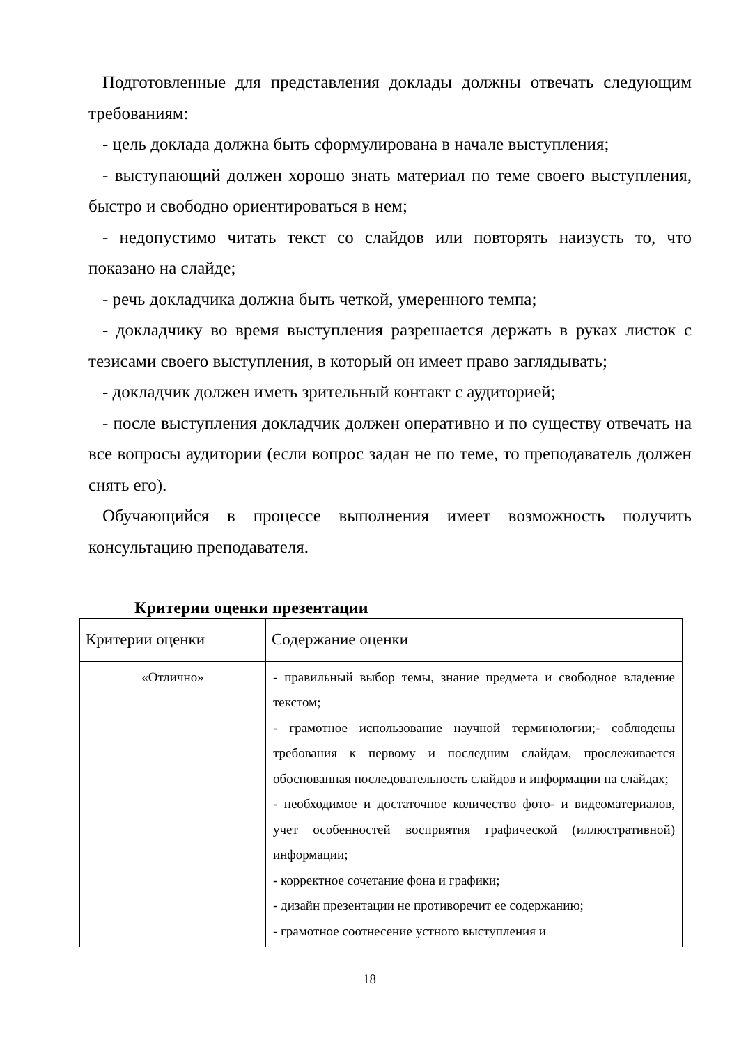Подготовленные для представления доклады должны отвечать следующим требованиям:
- цель доклада должна быть сформулирована в начале выступления;
- выступающий должен хорошо знать материал по теме своего выступления, быстро и свободно ориентироваться в нем;
- недопустимо читать текст со слайдов или повторять наизусть то, что показано на слайде;
- речь докладчика должна быть четкой, умеренного темпа;
- докладчику во время выступления разрешается держать в руках листок с тезисами своего выступления, в который он имеет право заглядывать;
- докладчик должен иметь зрительный контакт с аудиторией;
- после выступления докладчик должен оперативно и по существу отвечать на все вопросы аудитории (если вопрос задан не по теме, то преподаватель должен снять его).
Обучающийся в процессе выполнения имеет возможность получить консультацию преподавателя.
Критерии оценки презентации
| Критерии оценки | Содержание оценки |
| --- | --- |
| «Отлично» | - правильный выбор темы, знание предмета и свободное владение текстом; - грамотное использование научной терминологии;- соблюдены требования к первому и последним слайдам, прослеживается обоснованная последовательность слайдов и информации на слайдах; - необходимое и достаточное количество фото- и видеоматериалов, учет особенностей восприятия графической (иллюстративной) информации; - корректное сочетание фона и графики; - дизайн презентации не противоречит ее содержанию; - грамотное соотнесение устного выступления и |
18